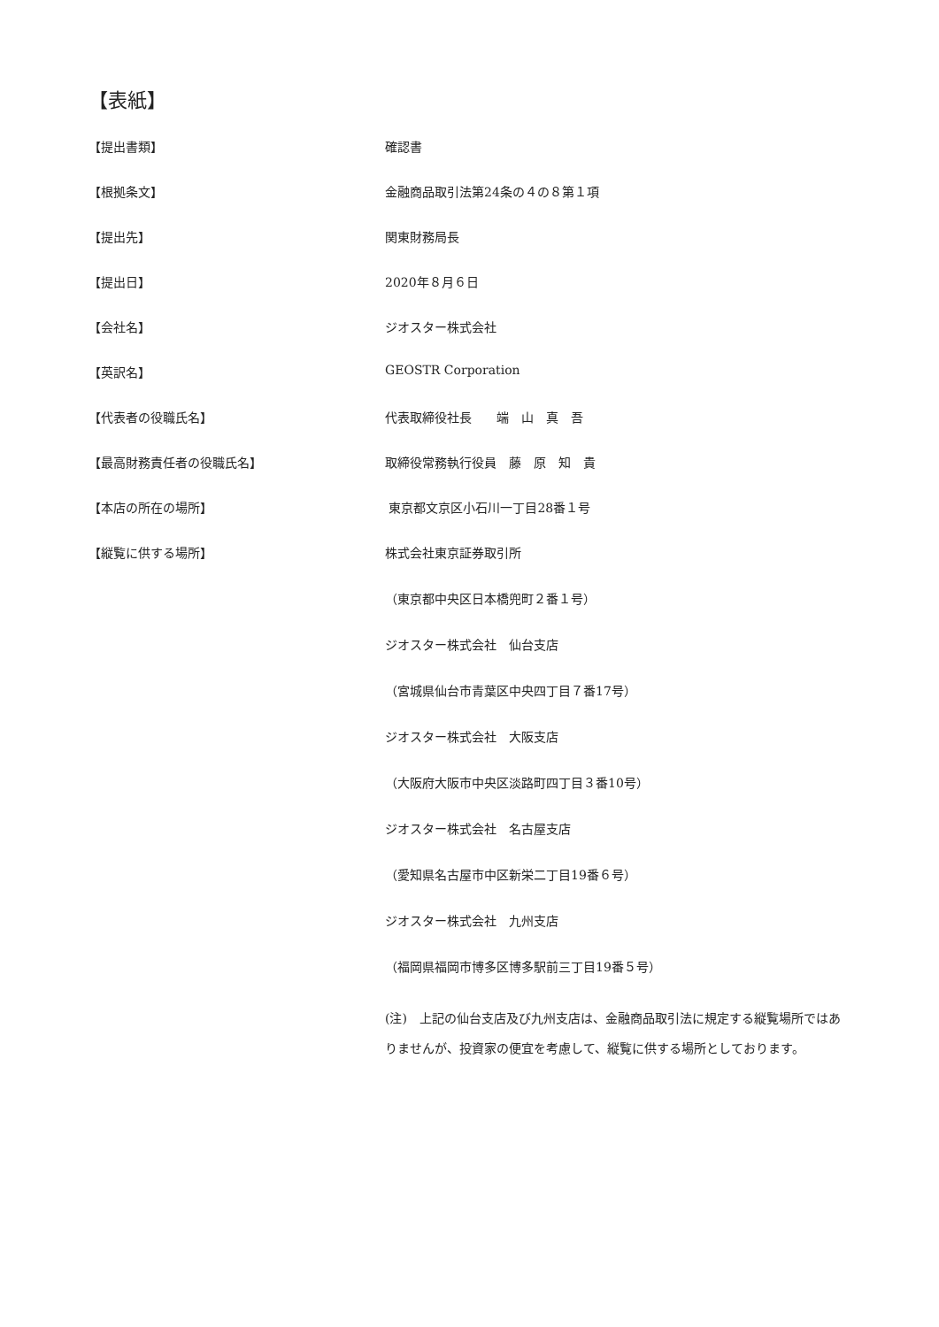【表紙】
【提出書類】 確認書
【根拠条文】 金融商品取引法第24条の４の８第１項
【提出先】 関東財務局長
【提出日】 2020年８月６日
【会社名】 ジオスター株式会社
【英訳名】 GEOSTR Corporation
【代表者の役職氏名】 代表取締役社長　　端　山　真　吾
【最高財務責任者の役職氏名】 取締役常務執行役員　藤　原　知　貴
【本店の所在の場所】 東京都文京区小石川一丁目28番１号
【縦覧に供する場所】 株式会社東京証券取引所
（東京都中央区日本橋兜町２番１号）
ジオスター株式会社　仙台支店
（宮城県仙台市青葉区中央四丁目７番17号）
ジオスター株式会社　大阪支店
（大阪府大阪市中央区淡路町四丁目３番10号）
ジオスター株式会社　名古屋支店
（愛知県名古屋市中区新栄二丁目19番６号）
ジオスター株式会社　九州支店
（福岡県福岡市博多区博多駅前三丁目19番５号）
(注)　上記の仙台支店及び九州支店は、金融商品取引法に規定する縦覧場所ではありませんが、投資家の便宜を考慮して、縦覧に供する場所としております。